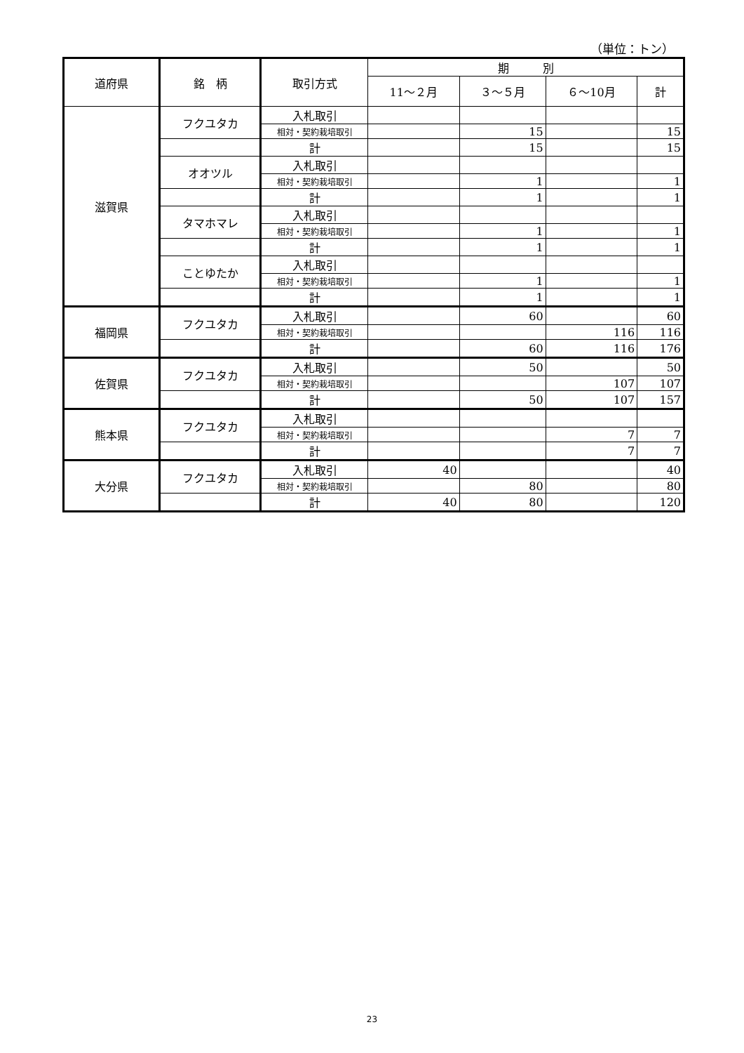（単位：トン）
| 道府県 | 銘 柄 | 取引方式 | 期 別 | | | |
| --- | --- | --- | --- | --- | --- | --- |
| | | | 11～２月 | ３～５月 | ６～10月 | 計 |
| 滋賀県 | フクユタカ | 入札取引 | | | | |
| | | 相対・契約栽培取引 | | 15 | | 15 |
| | | 計 | | 15 | | 15 |
| | オオツル | 入札取引 | | | | |
| | | 相対・契約栽培取引 | | 1 | | 1 |
| | | 計 | | 1 | | 1 |
| | タマホマレ | 入札取引 | | | | |
| | | 相対・契約栽培取引 | | 1 | | 1 |
| | | 計 | | 1 | | 1 |
| | ことゆたか | 入札取引 | | | | |
| | | 相対・契約栽培取引 | | 1 | | 1 |
| | | 計 | | 1 | | 1 |
| 福岡県 | フクユタカ | 入札取引 | | 60 | | 60 |
| | | 相対・契約栽培取引 | | | 116 | 116 |
| | | 計 | | 60 | 116 | 176 |
| 佐賀県 | フクユタカ | 入札取引 | | 50 | | 50 |
| | | 相対・契約栽培取引 | | | 107 | 107 |
| | | 計 | | 50 | 107 | 157 |
| 熊本県 | フクユタカ | 入札取引 | | | | |
| | | 相対・契約栽培取引 | | | 7 | 7 |
| | | 計 | | | 7 | 7 |
| 大分県 | フクユタカ | 入札取引 | 40 | | | 40 |
| | | 相対・契約栽培取引 | | 80 | | 80 |
| | | 計 | 40 | 80 | | 120 |
23